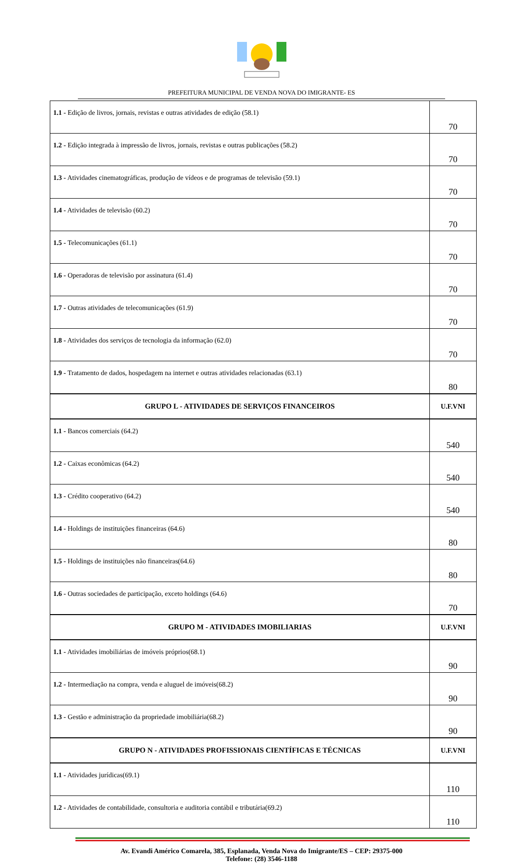PREFEITURA MUNICIPAL DE VENDA NOVA DO IMIGRANTE- ES
| 1.1 - Edição de livros, jornais, revistas e outras atividades de edição (58.1) | 70 |
| 1.2 - Edição integrada à impressão de livros, jornais, revistas e outras publicações (58.2) | 70 |
| 1.3 - Atividades cinematográficas, produção de vídeos e de programas de televisão (59.1) | 70 |
| 1.4 - Atividades de televisão (60.2) | 70 |
| 1.5 - Telecomunicações (61.1) | 70 |
| 1.6 - Operadoras de televisão por assinatura (61.4) | 70 |
| 1.7 - Outras atividades de telecomunicações (61.9) | 70 |
| 1.8 - Atividades dos serviços de tecnologia da informação (62.0) | 70 |
| 1.9 - Tratamento de dados, hospedagem na internet e outras atividades relacionadas (63.1) | 80 |
| GRUPO L - ATIVIDADES DE SERVIÇOS FINANCEIROS | U.F.VNI |
| 1.1 - Bancos comerciais (64.2) | 540 |
| 1.2 - Caixas econômicas (64.2) | 540 |
| 1.3 - Crédito cooperativo (64.2) | 540 |
| 1.4 - Holdings de instituições financeiras (64.6) | 80 |
| 1.5 - Holdings de instituições não financeiras(64.6) | 80 |
| 1.6 - Outras sociedades de participação, exceto holdings (64.6) | 70 |
| GRUPO M - ATIVIDADES IMOBILIARIAS | U.F.VNI |
| 1.1 - Atividades imobiliárias de imóveis próprios(68.1) | 90 |
| 1.2 - Intermediação na compra, venda e aluguel de imóveis(68.2) | 90 |
| 1.3 - Gestão e administração da propriedade imobiliária(68.2) | 90 |
| GRUPO N - ATIVIDADES PROFISSIONAIS CIENTÍFICAS E TÉCNICAS | U.F.VNI |
| 1.1 - Atividades jurídicas(69.1) | 110 |
| 1.2 - Atividades de contabilidade, consultoria e auditoria contábil e tributária(69.2) | 110 |
Av. Evandi Américo Comarela, 385, Esplanada, Venda Nova do Imigrante/ES – CEP: 29375-000
Telefone: (28) 3546-1188